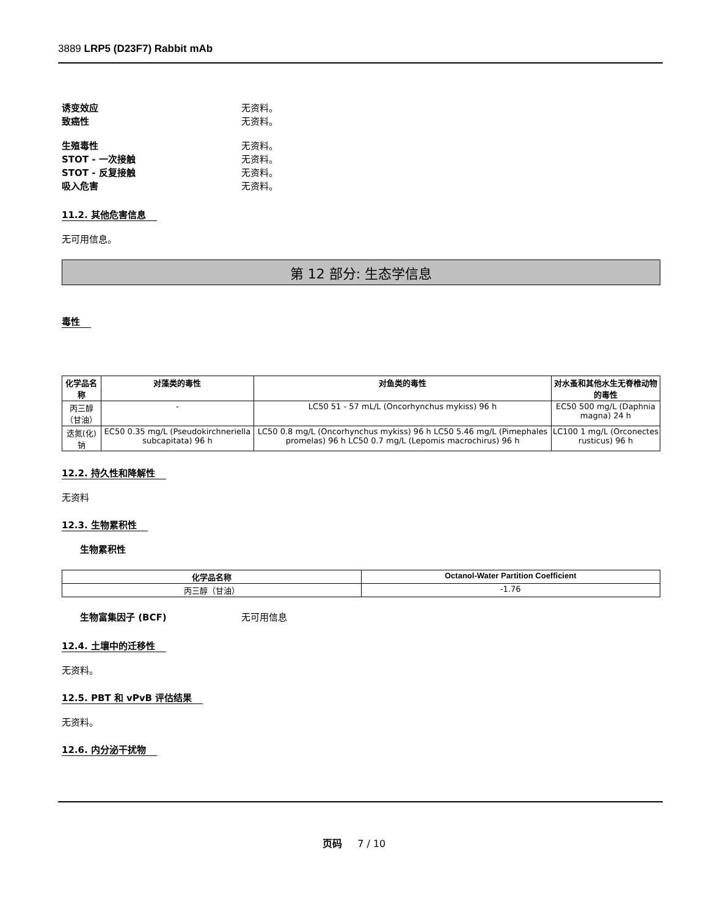3889 LRP5 (D23F7) Rabbit mAb
诱变效应 无资料。
致癌性 无资料。
生殖毒性 无资料。
STOT - 一次接触 无资料。
STOT - 反复接触 无资料。
吸入危害 无资料。
11.2. 其他危害信息
无可用信息。
第 12 部分: 生态学信息
毒性
| 化学品名称 | 对藻类的毒性 | 对鱼类的毒性 | 对水蚤和其他水生无脊椎动物的毒性 |
| --- | --- | --- | --- |
| 丙三醇（甘油） | - | LC50 51 - 57 mL/L (Oncorhynchus mykiss) 96 h | EC50 500 mg/L (Daphnia magna) 24 h |
| 迭氮(化)钠 | EC50 0.35 mg/L (Pseudokirchneriella subcapitata) 96 h | LC50 0.8 mg/L (Oncorhynchus mykiss) 96 h LC50 5.46 mg/L (Pimephales promelas) 96 h LC50 0.7 mg/L (Lepomis macrochirus) 96 h | LC100 1 mg/L (Orconectes rusticus) 96 h |
12.2. 持久性和降解性
无资料
12.3. 生物累积性
生物累积性
| 化学品名称 | Octanol-Water Partition Coefficient |
| --- | --- |
| 丙三醇（甘油） | -1.76 |
生物富集因子 (BCF) 无可用信息
12.4. 土壤中的迁移性
无资料。
12.5. PBT 和 vPvB 评估结果
无资料。
12.6. 内分泌干扰物
页码 7 / 10